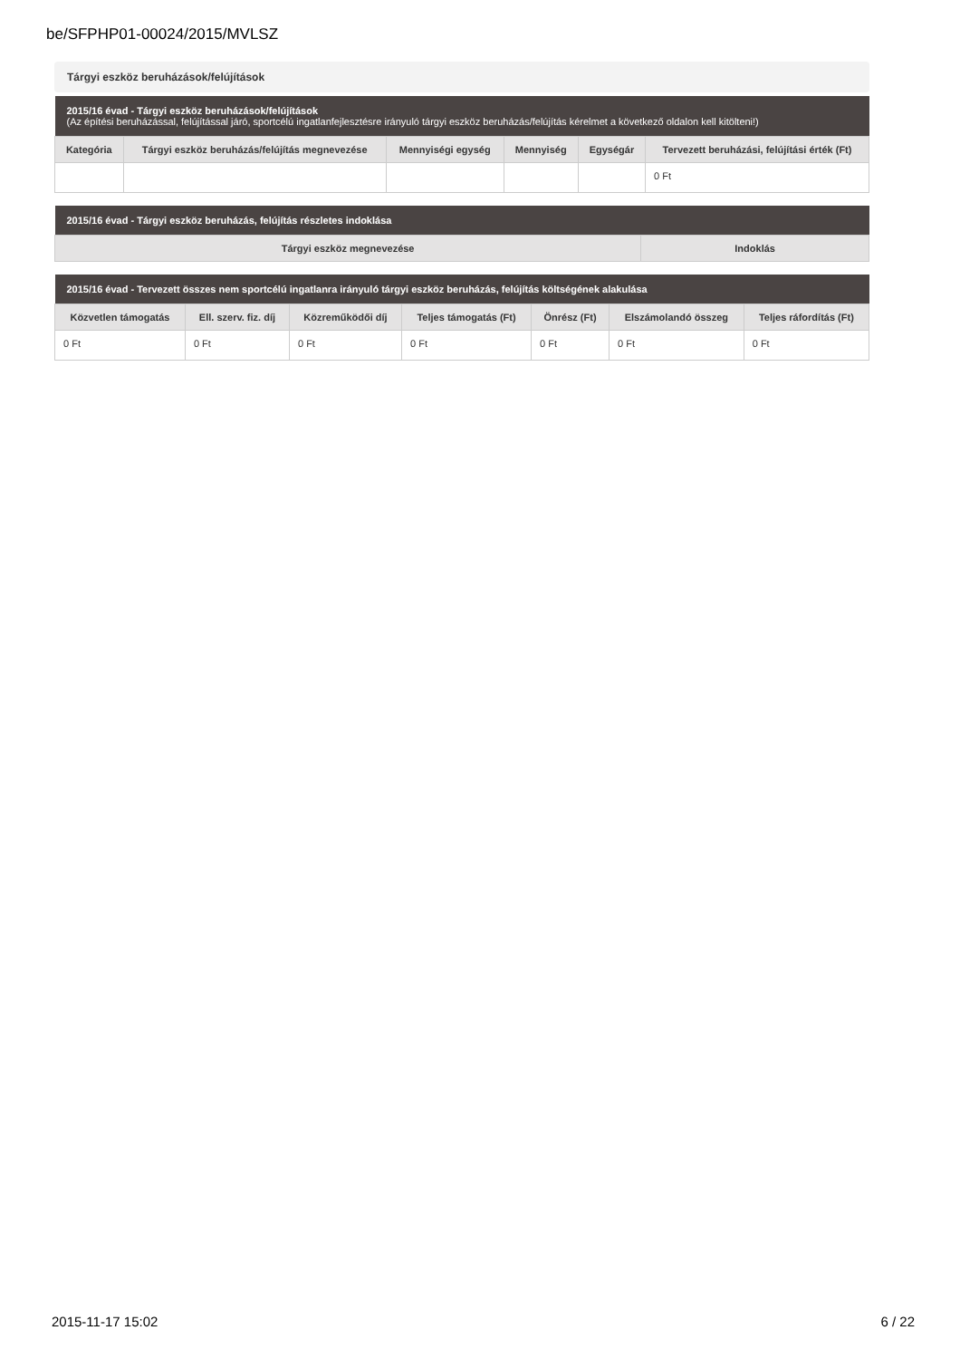be/SFPHP01-00024/2015/MVLSZ
Tárgyi eszköz beruházások/felújítások
| 2015/16 évad - Tárgyi eszköz beruházások/felújítások (Az építési beruházással, felújítással járó, sportcélú ingatlanfejlesztésre irányuló tárgyi eszköz beruházás/felújítás kérelmet a következő oldalon kell kitölteni!) | | | | | |
| --- | --- | --- | --- | --- | --- |
| Kategória | Tárgyi eszköz beruházás/felújítás megnevezése | Mennyiségi egység | Mennyiség | Egységár | Tervezett beruházási, felújítási érték (Ft) |
| | | | | | 0 Ft |
| 2015/16 évad - Tárgyi eszköz beruházás, felújítás részletes indoklása | |
| --- | --- |
| Tárgyi eszköz megnevezése | Indoklás |
| 2015/16 évad - Tervezett összes nem sportcélú ingatlanra irányuló tárgyi eszköz beruházás, felújítás költségének alakulása | | | | | | |
| --- | --- | --- | --- | --- | --- | --- |
| Közvetlen támogatás | Ell. szerv. fiz. díj | Közreműködői díj | Teljes támogatás (Ft) | Önrész (Ft) | Elszámolandó összeg | Teljes ráfordítás (Ft) |
| 0 Ft | 0 Ft | 0 Ft | 0 Ft | 0 Ft | 0 Ft | 0 Ft |
2015-11-17 15:02 6 / 22